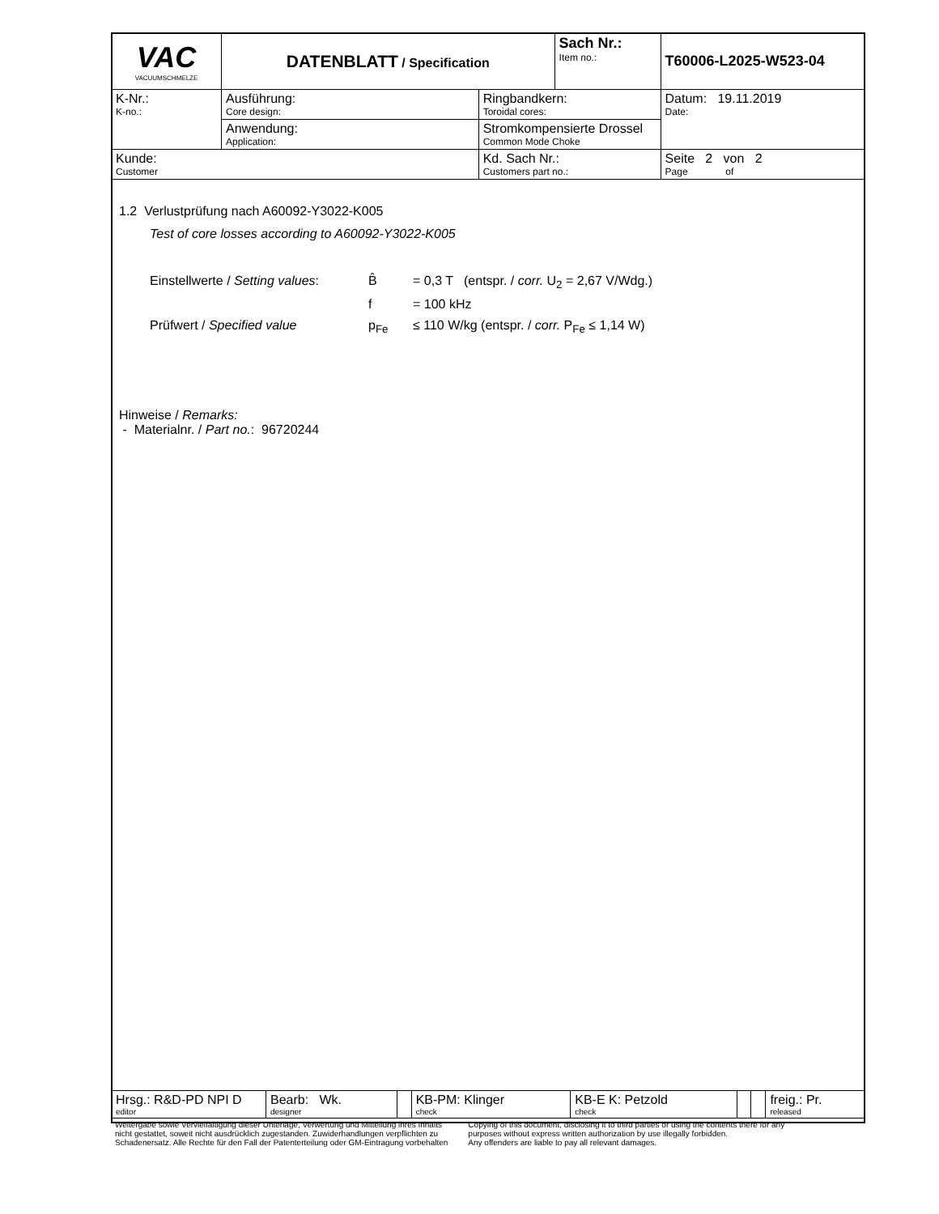| VAC VACUUMSCHMELZE | DATENBLATT / Specification | | Sach Nr.: Item no.: | T60006-L2025-W523-04 |
| K-Nr.: K-no.: | Ausführung: Core design: | Ringbandkern: Toroidal cores: | | Datum: 19.11.2019 Date: |
| | Anwendung: Application: | Stromkompensierte Drossel Common Mode Choke | | |
| Kunde: Customer | | Kd. Sach Nr.: Customers part no.: | | Seite 2 von 2 Page of |
1.2 Verlustprüfung nach A60092-Y3022-K005
Test of core losses according to A60092-Y3022-K005
Einstellwerte / Setting values: B̂ = 0,3 T (entspr. / corr. U<sub>2</sub> = 2,67 V/Wdg.)
f = 100 kHz
Prüfwert / Specified value p<sub>Fe</sub> ≤ 110 W/kg (entspr. / corr. P<sub>Fe</sub> ≤ 1,14 W)
Hinweise / Remarks:
- Materialnr. / Part no.: 96720244
| Hrsg.: R&D-PD NPI D editor | Bearb: Wk. designer | | KB-PM: Klinger check | KB-E K: Petzold check | | | freig.: Pr. released |
Weitergabe sowie Vervielfältigung dieser Unterlage, Verwertung und Mitteilung ihres Inhalts
nicht gestattet, soweit nicht ausdrücklich zugestanden. Zuwiderhandlungen verpflichten zu
Schadenersatz. Alle Rechte für den Fall der Patenterteilung oder GM-Eintragung vorbehalten
Copying of this document, disclosing it to third parties or using the contents there for any
purposes without express written authorization by use illegally forbidden.
Any offenders are liable to pay all relevant damages.